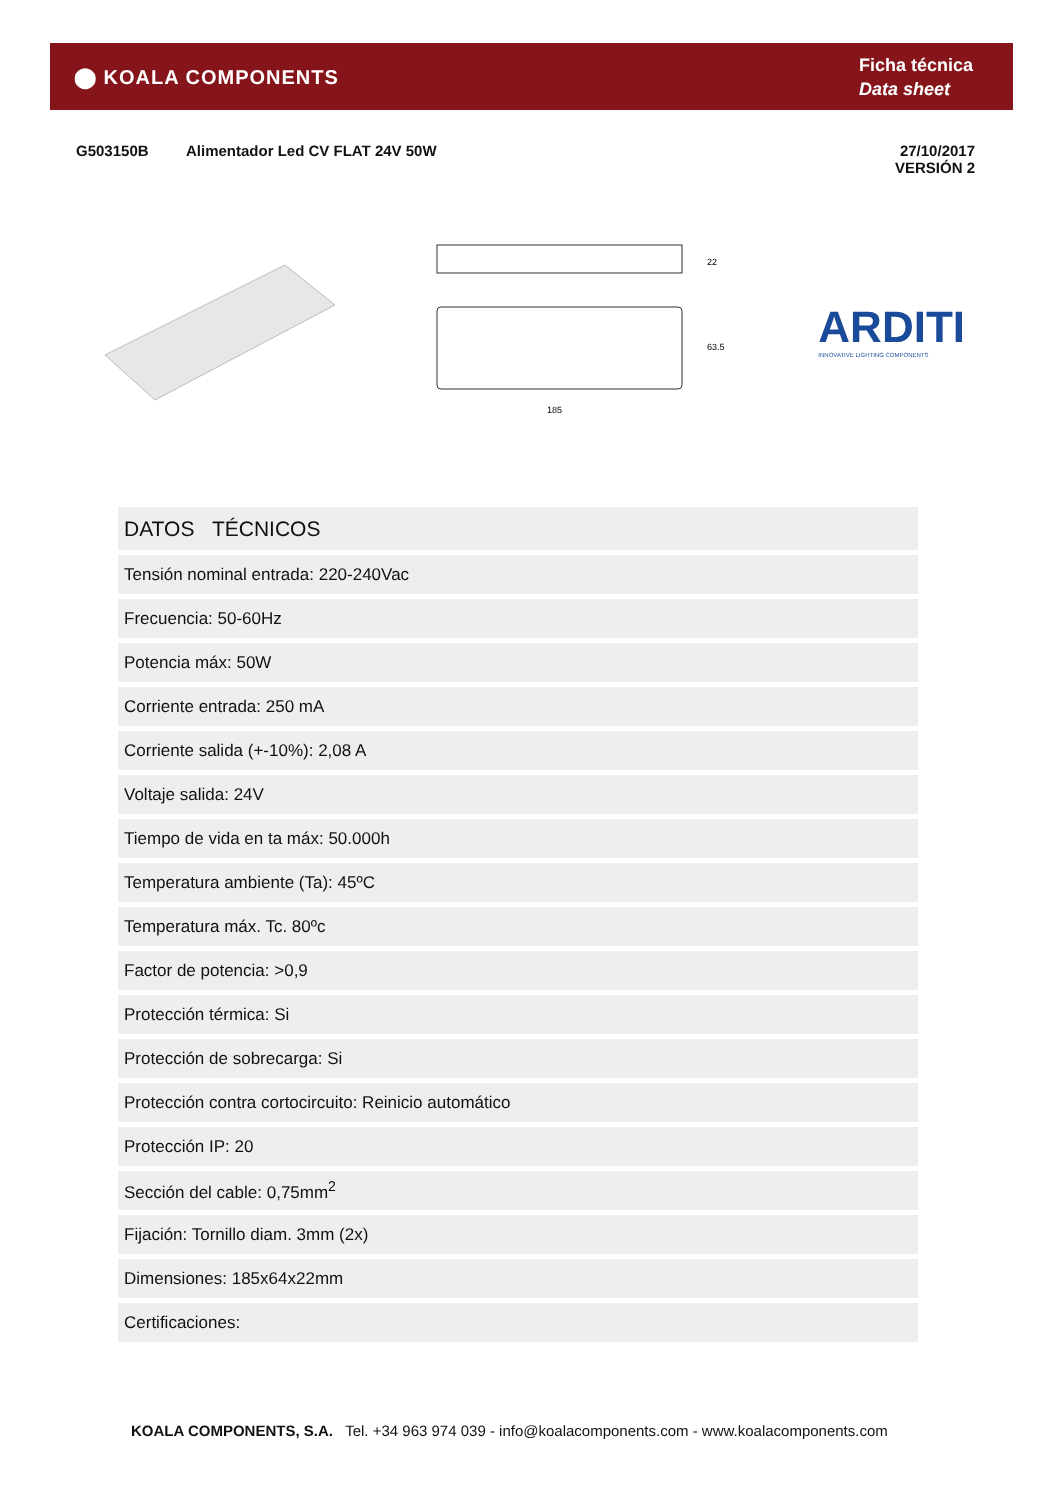⬤ KOALA COMPONENTS
Ficha técnica
Data sheet
G503150B Alimentador Led CV FLAT 24V 50W 27/10/2017
VERSIÓN 2
22
63.5
185
ARDITI
INNOVATIVE LIGHTING COMPONENTS
| DATOS TÉCNICOS |
| --- |
| Tensión nominal entrada: 220-240Vac |
| Frecuencia: 50-60Hz |
| Potencia máx: 50W |
| Corriente entrada: 250 mA |
| Corriente salida (+-10%): 2,08 A |
| Voltaje salida: 24V |
| Tiempo de vida en ta máx: 50.000h |
| Temperatura ambiente (Ta): 45ºC |
| Temperatura máx. Tc. 80ºc |
| Factor de potencia: >0,9 |
| Protección térmica: Si |
| Protección de sobrecarga: Si |
| Protección contra cortocircuito: Reinicio automático |
| Protección IP: 20 |
| Sección del cable: 0,75mm<sup>2</sup> |
| Fijación: Tornillo diam. 3mm (2x) |
| Dimensiones: 185x64x22mm |
| Certificaciones: |
KOALA COMPONENTS, S.A. Tel. +34 963 974 039 - info@koalacomponents.com - www.koalacomponents.com